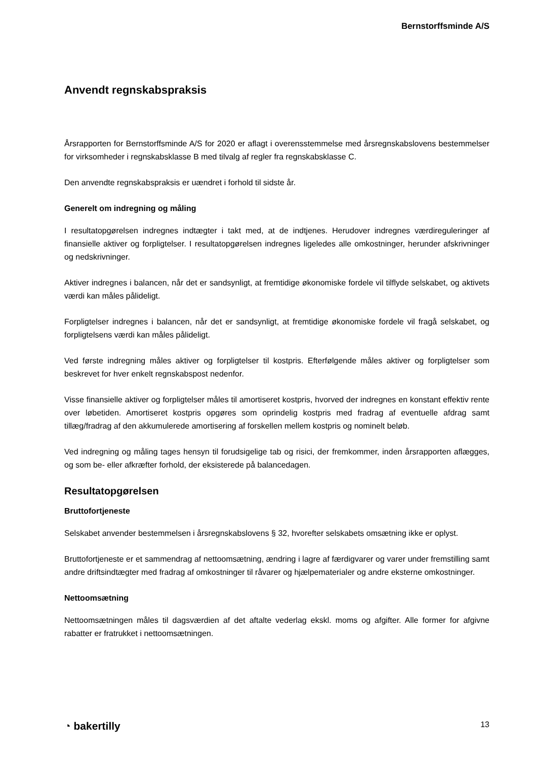Bernstorffsminde A/S
Anvendt regnskabspraksis
Årsrapporten for Bernstorffsminde A/S for 2020 er aflagt i overensstemmelse med årsregnskabslovens bestemmelser for virksomheder i regnskabsklasse B med tilvalg af regler fra regnskabsklasse C.
Den anvendte regnskabspraksis er uændret i forhold til sidste år.
Generelt om indregning og måling
I resultatopgørelsen indregnes indtægter i takt med, at de indtjenes. Herudover indregnes værdiregule­ringer af finansielle aktiver og forpligtelser. I resultatopgørelsen indregnes ligeledes alle omkostninger, herunder afskrivninger og nedskrivninger.
Aktiver indregnes i balancen, når det er sandsynligt, at fremtidige økonomiske fordele vil tilflyde selskabet, og aktivets værdi kan måles pålideligt.
Forpligtelser indregnes i balancen, når det er sandsynligt, at fremtidige økonomiske fordele vil fragå sel­skabet, og forpligtelsens værdi kan måles pålideligt.
Ved første indregning måles aktiver og forpligtelser til kostpris. Efterfølgende måles aktiver og forpligtelser som beskrevet for hver enkelt regnskabspost nedenfor.
Visse finansielle aktiver og forpligtelser måles til amortiseret kostpris, hvorved der indregnes en konstant effektiv rente over løbetiden. Amortiseret kostpris opgøres som oprindelig kostpris med fradrag af eventu­elle afdrag samt tillæg/fradrag af den akkumulerede amortisering af forskellen mellem kostpris og nomi­nelt beløb.
Ved indregning og måling tages hensyn til forudsigelige tab og risici, der fremkommer, inden årsrapporten aflægges, og som be- eller afkræfter forhold, der eksisterede på balancedagen.
Resultatopgørelsen
Bruttofortjeneste
Selskabet anvender bestemmelsen i årsregnskabslovens § 32, hvorefter selskabets omsætning ikke er oplyst.
Bruttofortjeneste er et sammendrag af nettoomsætning, ændring i lagre af færdigvarer og varer under fremstilling samt andre driftsindtægter med fradrag af omkostninger til råvarer og hjælpematerialer og an­dre eksterne omkostninger.
Nettoomsætning
Nettoomsætningen måles til dagsværdien af det aftalte vederlag ekskl. moms og afgifter. Alle former for afgivne rabatter er fratrukket i nettoomsætningen.
◔ bakertilly 13